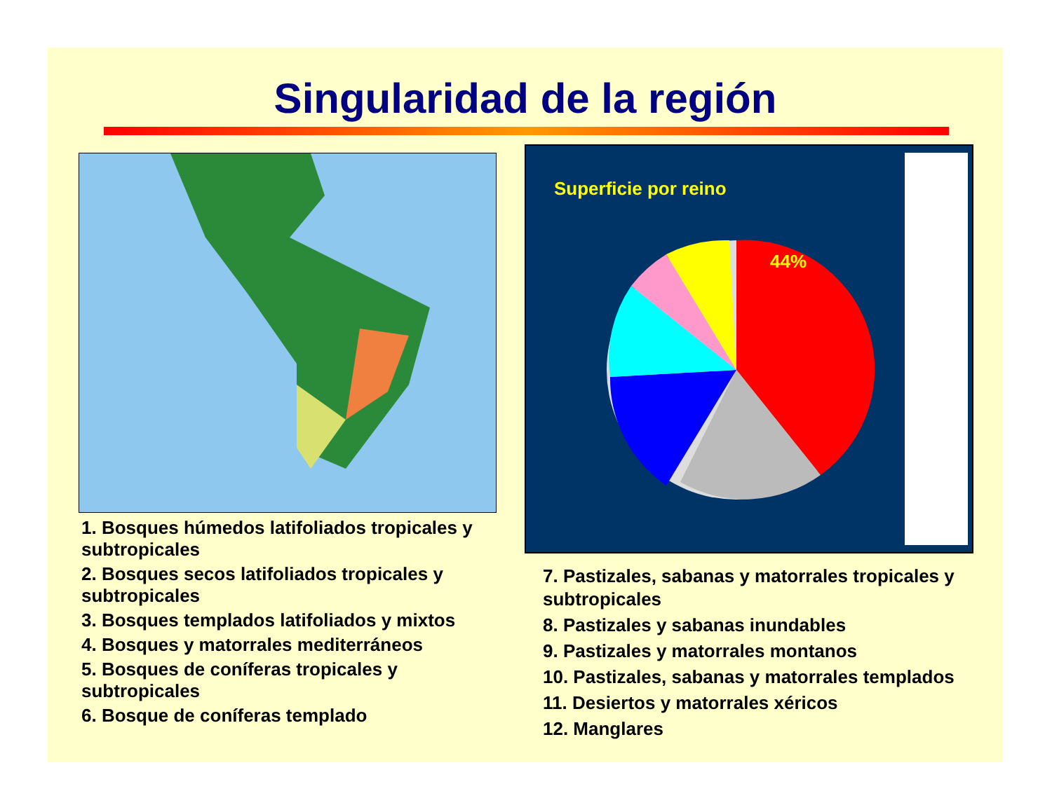Singularidad de la región
Superficie por reino
44%
1. Bosques húmedos latifoliados tropicales y subtropicales
2. Bosques secos latifoliados tropicales y subtropicales
3. Bosques templados latifoliados y mixtos
4. Bosques y matorrales mediterráneos
5. Bosques de coníferas tropicales y subtropicales
6. Bosque de coníferas templado
7. Pastizales, sabanas y matorrales tropicales y subtropicales
8. Pastizales y sabanas inundables
9. Pastizales y matorrales montanos
10. Pastizales, sabanas y matorrales templados
11. Desiertos y matorrales xéricos
12. Manglares